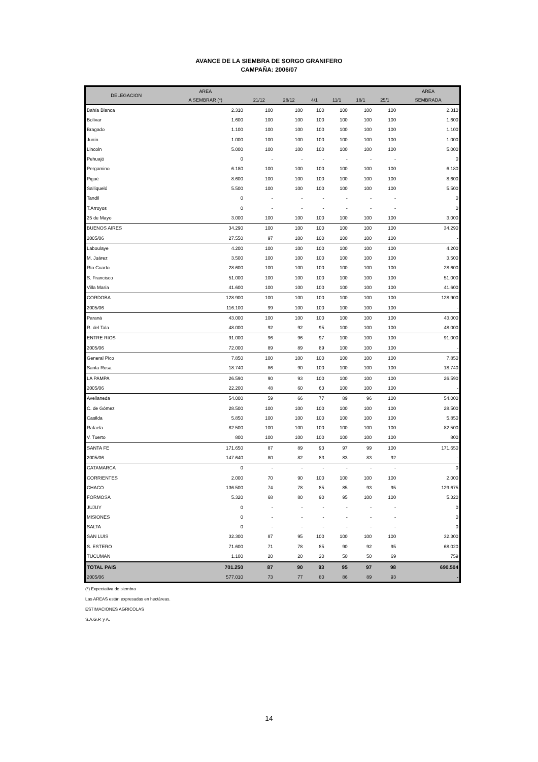AVANCE DE LA SIEMBRA DE SORGO GRANIFERO
CAMPAÑA: 2006/07
| DELEGACION | AREA | | | | | | | AREA |
| --- | --- | --- | --- | --- | --- | --- | --- | --- |
| | A SEMBRAR (*) | 21/12 | 28/12 | 4/1 | 11/1 | 18/1 | 25/1 | SEMBRADA |
| Bahía Blanca | 2.310 | 100 | 100 | 100 | 100 | 100 | 100 | 2.310 |
| Bolívar | 1.600 | 100 | 100 | 100 | 100 | 100 | 100 | 1.600 |
| Bragado | 1.100 | 100 | 100 | 100 | 100 | 100 | 100 | 1.100 |
| Junín | 1.000 | 100 | 100 | 100 | 100 | 100 | 100 | 1.000 |
| Lincoln | 5.000 | 100 | 100 | 100 | 100 | 100 | 100 | 5.000 |
| Pehuajó | 0 | - | - | - | - | - | - | 0 |
| Pergamino | 6.180 | 100 | 100 | 100 | 100 | 100 | 100 | 6.180 |
| Pigué | 8.600 | 100 | 100 | 100 | 100 | 100 | 100 | 8.600 |
| Salliqueló | 5.500 | 100 | 100 | 100 | 100 | 100 | 100 | 5.500 |
| Tandil | 0 | - | - | - | - | - | - | 0 |
| T.Arroyos | 0 | - | - | - | - | - | - | 0 |
| 25 de Mayo | 3.000 | 100 | 100 | 100 | 100 | 100 | 100 | 3.000 |
| BUENOS AIRES | 34.290 | 100 | 100 | 100 | 100 | 100 | 100 | 34.290 |
| 2005/06 | 27.550 | 97 | 100 | 100 | 100 | 100 | 100 | - |
| Laboulaye | 4.200 | 100 | 100 | 100 | 100 | 100 | 100 | 4.200 |
| M. Juárez | 3.500 | 100 | 100 | 100 | 100 | 100 | 100 | 3.500 |
| Río Cuarto | 28.600 | 100 | 100 | 100 | 100 | 100 | 100 | 28.600 |
| S. Francisco | 51.000 | 100 | 100 | 100 | 100 | 100 | 100 | 51.000 |
| Villa María | 41.600 | 100 | 100 | 100 | 100 | 100 | 100 | 41.600 |
| CORDOBA | 128.900 | 100 | 100 | 100 | 100 | 100 | 100 | 128.900 |
| 2005/06 | 116.100 | 99 | 100 | 100 | 100 | 100 | 100 | - |
| Paraná | 43.000 | 100 | 100 | 100 | 100 | 100 | 100 | 43.000 |
| R. del Tala | 48.000 | 92 | 92 | 95 | 100 | 100 | 100 | 48.000 |
| ENTRE RIOS | 91.000 | 96 | 96 | 97 | 100 | 100 | 100 | 91.000 |
| 2005/06 | 72.000 | 89 | 89 | 89 | 100 | 100 | 100 | - |
| General Pico | 7.850 | 100 | 100 | 100 | 100 | 100 | 100 | 7.850 |
| Santa Rosa | 18.740 | 86 | 90 | 100 | 100 | 100 | 100 | 18.740 |
| LA PAMPA | 26.590 | 90 | 93 | 100 | 100 | 100 | 100 | 26.590 |
| 2005/06 | 22.200 | 48 | 60 | 63 | 100 | 100 | 100 | - |
| Avellaneda | 54.000 | 59 | 66 | 77 | 89 | 96 | 100 | 54.000 |
| C. de Gómez | 28.500 | 100 | 100 | 100 | 100 | 100 | 100 | 28.500 |
| Casilda | 5.850 | 100 | 100 | 100 | 100 | 100 | 100 | 5.850 |
| Rafaela | 82.500 | 100 | 100 | 100 | 100 | 100 | 100 | 82.500 |
| V. Tuerto | 800 | 100 | 100 | 100 | 100 | 100 | 100 | 800 |
| SANTA FE | 171.650 | 87 | 89 | 93 | 97 | 99 | 100 | 171.650 |
| 2005/06 | 147.640 | 80 | 82 | 83 | 83 | 83 | 92 | - |
| CATAMARCA | 0 | - | - | - | - | - | - | 0 |
| CORRIENTES | 2.000 | 70 | 90 | 100 | 100 | 100 | 100 | 2.000 |
| CHACO | 136.500 | 74 | 78 | 85 | 85 | 93 | 95 | 129.675 |
| FORMOSA | 5.320 | 68 | 80 | 90 | 95 | 100 | 100 | 5.320 |
| JUJUY | 0 | - | - | - | - | - | - | 0 |
| MISIONES | 0 | - | - | - | - | - | - | 0 |
| SALTA | 0 | - | - | - | - | - | - | 0 |
| SAN LUIS | 32.300 | 87 | 95 | 100 | 100 | 100 | 100 | 32.300 |
| S. ESTERO | 71.600 | 71 | 78 | 85 | 90 | 92 | 95 | 68.020 |
| TUCUMAN | 1.100 | 20 | 20 | 20 | 50 | 50 | 69 | 759 |
| TOTAL PAIS | 701.250 | 87 | 90 | 93 | 95 | 97 | 98 | 690.504 |
| 2005/06 | 577.010 | 73 | 77 | 80 | 86 | 89 | 93 | - |
(*) Expectativa de siembra
Las AREAS están expresadas en hectáreas.
ESTIMACIONES AGRICOLAS
S.A.G.P. y A.
14